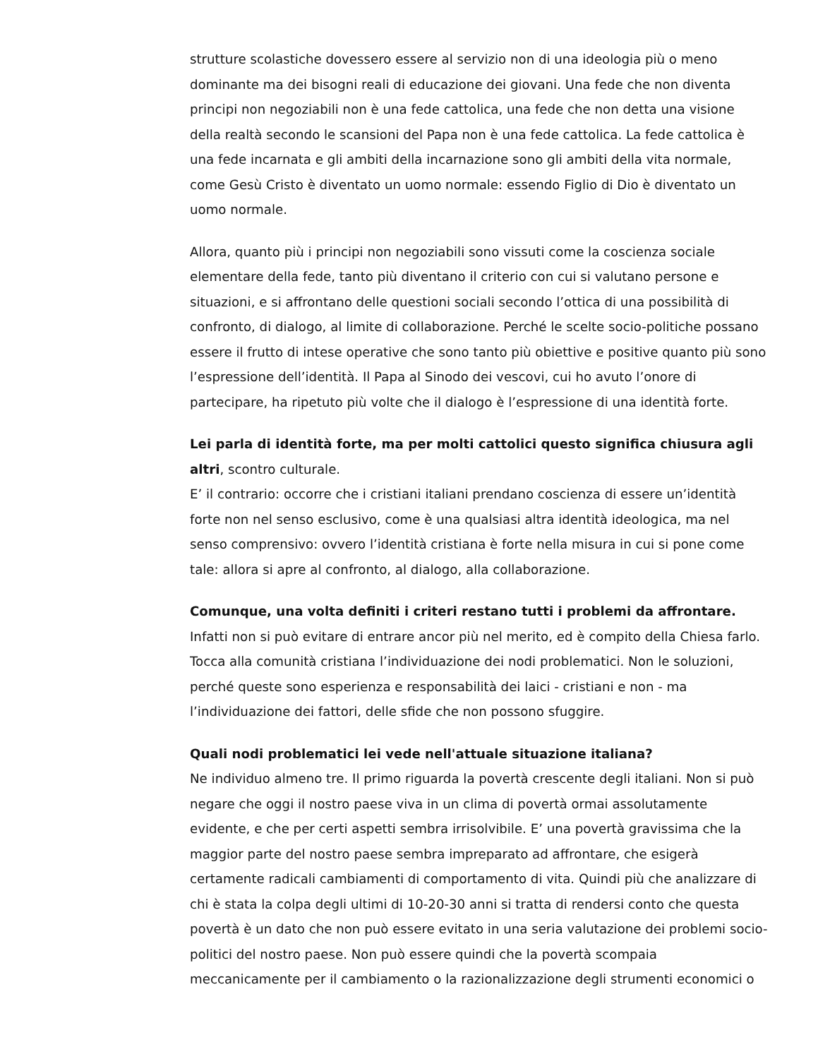strutture scolastiche dovessero essere al servizio non di una ideologia più o meno dominante ma dei bisogni reali di educazione dei giovani. Una fede che non diventa principi non negoziabili non è una fede cattolica, una fede che non detta una visione della realtà secondo le scansioni del Papa non è una fede cattolica. La fede cattolica è una fede incarnata e gli ambiti della incarnazione sono gli ambiti della vita normale, come Gesù Cristo è diventato un uomo normale: essendo Figlio di Dio è diventato un uomo normale.
Allora, quanto più i principi non negoziabili sono vissuti come la coscienza sociale elementare della fede, tanto più diventano il criterio con cui si valutano persone e situazioni, e si affrontano delle questioni sociali secondo l’ottica di una possibilità di confronto, di dialogo, al limite di collaborazione. Perché le scelte socio-politiche possano essere il frutto di intese operative che sono tanto più obiettive e positive quanto più sono l’espressione dell’identità. Il Papa al Sinodo dei vescovi, cui ho avuto l’onore di partecipare, ha ripetuto più volte che il dialogo è l’espressione di una identità forte.
Lei parla di identità forte, ma per molti cattolici questo significa chiusura agli altri, scontro culturale.
E’ il contrario: occorre che i cristiani italiani prendano coscienza di essere un’identità forte non nel senso esclusivo, come è una qualsiasi altra identità ideologica, ma nel senso comprensivo: ovvero l’identità cristiana è forte nella misura in cui si pone come tale: allora si apre al confronto, al dialogo, alla collaborazione.
Comunque, una volta definiti i criteri restano tutti i problemi da affrontare.
Infatti non si può evitare di entrare ancor più nel merito, ed è compito della Chiesa farlo. Tocca alla comunità cristiana l’individuazione dei nodi problematici. Non le soluzioni, perché queste sono esperienza e responsabilità dei laici - cristiani e non - ma l’individuazione dei fattori, delle sfide che non possono sfuggire.
Quali nodi problematici lei vede nell'attuale situazione italiana?
Ne individuo almeno tre. Il primo riguarda la povertà crescente degli italiani. Non si può negare che oggi il nostro paese viva in un clima di povertà ormai assolutamente evidente, e che per certi aspetti sembra irrisolvibile. E’ una povertà gravissima che la maggior parte del nostro paese sembra impreparato ad affrontare, che esigerà certamente radicali cambiamenti di comportamento di vita. Quindi più che analizzare di chi è stata la colpa degli ultimi di 10-20-30 anni si tratta di rendersi conto che questa povertà è un dato che non può essere evitato in una seria valutazione dei problemi socio-politici del nostro paese. Non può essere quindi che la povertà scompaia meccanicamente per il cambiamento o la razionalizzazione degli strumenti economici o